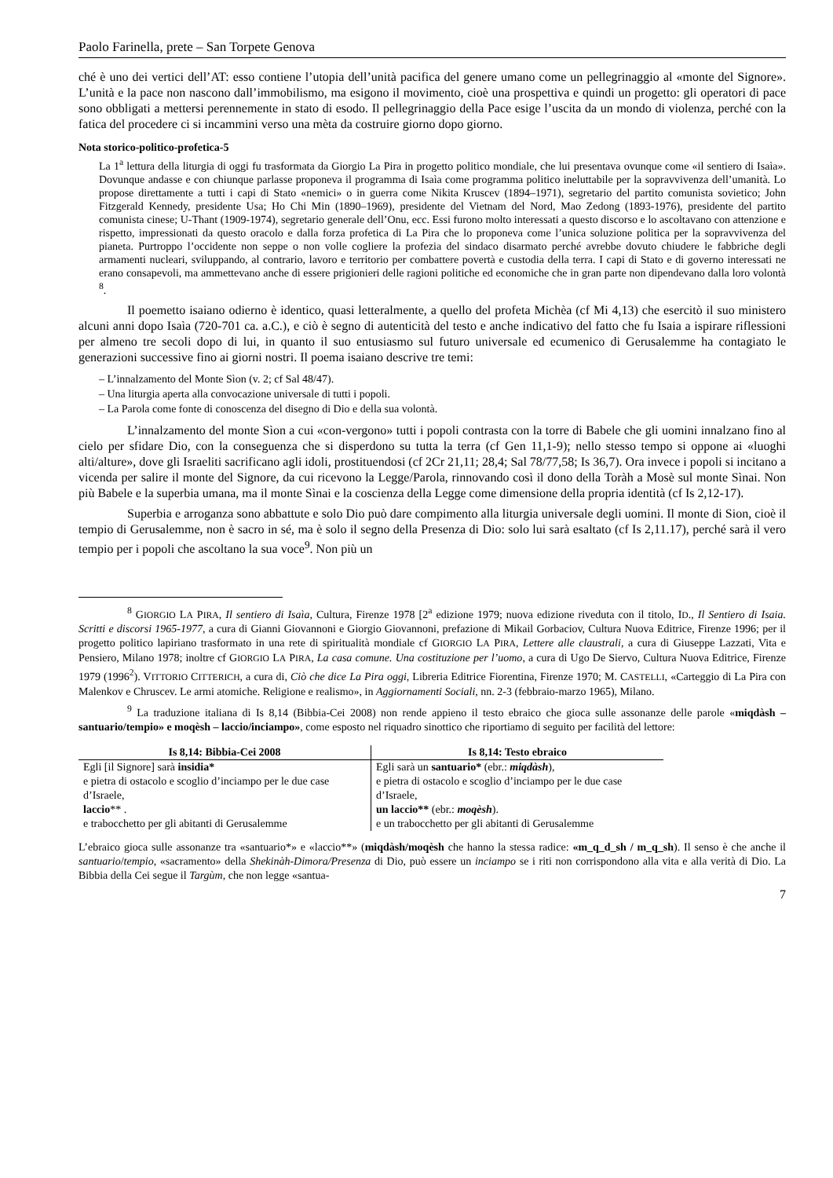Paolo Farinella, prete – San Torpete Genova
ché è uno dei vertici dell’AT: esso contiene l’utopia dell’unità pacifica del genere umano come un pellegrinaggio al «monte del Signore». L’unità e la pace non nascono dall’immobilismo, ma esigono il movimento, cioè una prospettiva e quindi un progetto: gli operatori di pace sono obbligati a mettersi perennemente in stato di esodo. Il pellegrinaggio della Pace esige l’uscita da un mondo di violenza, perché con la fatica del procedere ci si incammini verso una mèta da costruire giorno dopo giorno.
Nota storico-politico-profetica-5
La 1<sup>a</sup> lettura della liturgia di oggi fu trasformata da Giorgio La Pira in progetto politico mondiale, che lui presentava ovunque come «il sentiero di Isaìa». Dovunque andasse e con chiunque parlasse proponeva il programma di Isaìa come programma politico ineluttabile per la sopravvivenza dell’umanità. Lo propose direttamente a tutti i capi di Stato «nemici» o in guerra come Nikita Kruscev (1894–1971), segretario del partito comunista sovietico; John Fitzgerald Kennedy, presidente Usa; Ho Chi Min (1890–1969), presidente del Vietnam del Nord, Mao Zedong (1893-1976), presidente del partito comunista cinese; U-Thant (1909-1974), segretario generale dell’Onu, ecc. Essi furono molto interessati a questo discorso e lo ascoltavano con attenzione e rispetto, impressionati da questo oracolo e dalla forza profetica di La Pira che lo proponeva come l’unica soluzione politica per la sopravvivenza del pianeta. Purtroppo l’occidente non seppe o non volle cogliere la profezia del sindaco disarmato perché avrebbe dovuto chiudere le fabbriche degli armamenti nucleari, sviluppando, al contrario, lavoro e territorio per combattere povertà e custodia della terra. I capi di Stato e di governo interessati ne erano consapevoli, ma ammettevano anche di essere prigionieri delle ragioni politiche ed economiche che in gran parte non dipendevano dalla loro volontà <sup>8</sup>.
Il poemetto isaiano odierno è identico, quasi letteralmente, a quello del profeta Michèa (cf Mi 4,13) che esercitò il suo ministero alcuni anni dopo Isaìa (720-701 ca. a.C.), e ciò è segno di autenticità del testo e anche indicativo del fatto che fu Isaia a ispirare riflessioni per almeno tre secoli dopo di lui, in quanto il suo entusiasmo sul futuro universale ed ecumenico di Gerusalemme ha contagiato le generazioni successive fino ai giorni nostri. Il poema isaiano descrive tre temi:
– L’innalzamento del Monte Sìon (v. 2; cf Sal 48/47).
– Una liturgia aperta alla convocazione universale di tutti i popoli.
– La Parola come fonte di conoscenza del disegno di Dio e della sua volontà.
L’innalzamento del monte Sìon a cui «con-vergono» tutti i popoli contrasta con la torre di Babele che gli uomini innalzano fino al cielo per sfidare Dio, con la conseguenza che si disperdono su tutta la terra (cf Gen 11,1-9); nello stesso tempo si oppone ai «luoghi alti/alture», dove gli Israeliti sacrificano agli idoli, prostituendosi (cf 2Cr 21,11; 28,4; Sal 78/77,58; Is 36,7). Ora invece i popoli si incitano a vicenda per salire il monte del Signore, da cui ricevono la Legge/Parola, rinnovando così il dono della Toràh a Mosè sul monte Sìnai. Non più Babele e la superbia umana, ma il monte Sìnai e la coscienza della Legge come dimensione della propria identità (cf Is 2,12-17).
Superbia e arroganza sono abbattute e solo Dio può dare compimento alla liturgia universale degli uomini. Il monte di Sion, cioè il tempio di Gerusalemme, non è sacro in sé, ma è solo il segno della Presenza di Dio: solo lui sarà esaltato (cf Is 2,11.17), perché sarà il vero tempio per i popoli che ascoltano la sua voce<sup>9</sup>. Non più un
<sup>8</sup> GIORGIO LA PIRA, Il sentiero di Isaìa, Cultura, Firenze 1978 [2<sup>a</sup> edizione 1979; nuova edizione riveduta con il titolo, ID., Il Sentiero di Isaia. Scritti e discorsi 1965-1977, a cura di Gianni Giovannoni e Giorgio Giovannoni, prefazione di Mikail Gorbaciov, Cultura Nuova Editrice, Firenze 1996; per il progetto politico lapiriano trasformato in una rete di spiritualità mondiale cf GIORGIO LA PIRA, Lettere alle claustrali, a cura di Giuseppe Lazzati, Vita e Pensiero, Milano 1978; inoltre cf GIORGIO LA PIRA, La casa comune. Una costituzione per l’uomo, a cura di Ugo De Siervo, Cultura Nuova Editrice, Firenze 1979 (1996<sup>2</sup>). VITTORIO CITTERICH, a cura di, Ciò che dice La Pira oggi, Libreria Editrice Fiorentina, Firenze 1970; M. CASTELLI, «Carteggio di La Pira con Malenkov e Chruscev. Le armi atomiche. Religione e realismo», in Aggiornamenti Sociali, nn. 2-3 (febbraio-marzo 1965), Milano.
<sup>9</sup> La traduzione italiana di Is 8,14 (Bibbia-Cei 2008) non rende appieno il testo ebraico che gioca sulle assonanze delle parole «miqdàsh – santuario/tempio» e moqèsh – laccio/inciampo», come esposto nel riquadro sinottico che riportiamo di seguito per facilità del lettore:
| Is 8,14: Bibbia-Cei 2008 | Is 8,14: Testo ebraico |
| --- | --- |
| Egli [il Signore] sarà insidia* e pietra di ostacolo e scoglio d’inciampo per le due case d’Israele, laccio ** . e trabocchetto per gli abitanti di Gerusalemme | Egli sarà un santuario* (ebr.: miqdàsh ), e pietra di ostacolo e scoglio d’inciampo per le due case d’Israele, un laccio** (ebr.: moqèsh ). e un trabocchetto per gli abitanti di Gerusalemme |
L’ebraico gioca sulle assonanze tra «santuario*» e «laccio**» (miqdàsh/moqèsh che hanno la stessa radice: «m_q_d_sh / m_q_sh). Il senso è che anche il santuario/tempio, «sacramento» della Shekinàh-Dimora/Presenza di Dio, può essere un inciampo se i riti non corrispondono alla vita e alla verità di Dio. La Bibbia della Cei segue il Targùm, che non legge «santua-
7